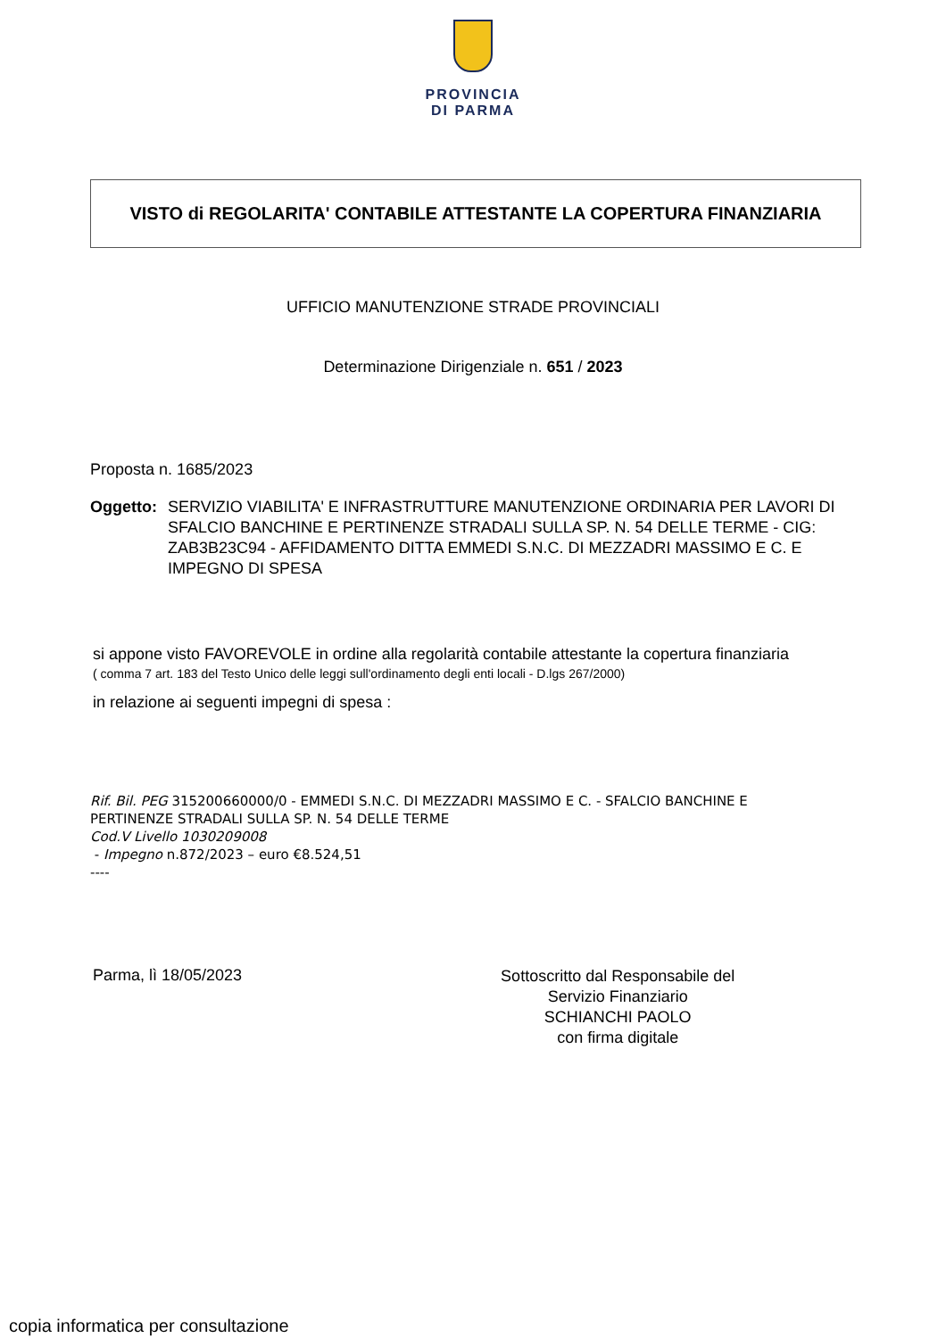PROVINCIA
DI PARMA
VISTO di REGOLARITA' CONTABILE ATTESTANTE LA COPERTURA FINANZIARIA
UFFICIO MANUTENZIONE STRADE PROVINCIALI
Determinazione Dirigenziale n. 651 / 2023
Proposta n. 1685/2023
Oggetto: SERVIZIO VIABILITA' E INFRASTRUTTURE MANUTENZIONE ORDINARIA PER LAVORI DI SFALCIO BANCHINE E PERTINENZE STRADALI SULLA SP. N. 54 DELLE TERME - CIG: ZAB3B23C94 - AFFIDAMENTO DITTA EMMEDI S.N.C. DI MEZZADRI MASSIMO E C. E IMPEGNO DI SPESA
si appone visto FAVOREVOLE in ordine alla regolarità contabile attestante la copertura finanziaria
( comma 7 art. 183 del Testo Unico delle leggi sull'ordinamento degli enti locali - D.lgs 267/2000)
in relazione ai seguenti impegni di spesa :
Rif. Bil. PEG 315200660000/0 - EMMEDI S.N.C. DI MEZZADRI MASSIMO E C. - SFALCIO BANCHINE E
PERTINENZE STRADALI SULLA SP. N. 54 DELLE TERME
Cod.V Livello 1030209008
- Impegno n.872/2023 – euro €8.524,51
----
Parma, lì 18/05/2023
Sottoscritto dal Responsabile del
Servizio Finanziario
SCHIANCHI PAOLO
con firma digitale
copia informatica per consultazione